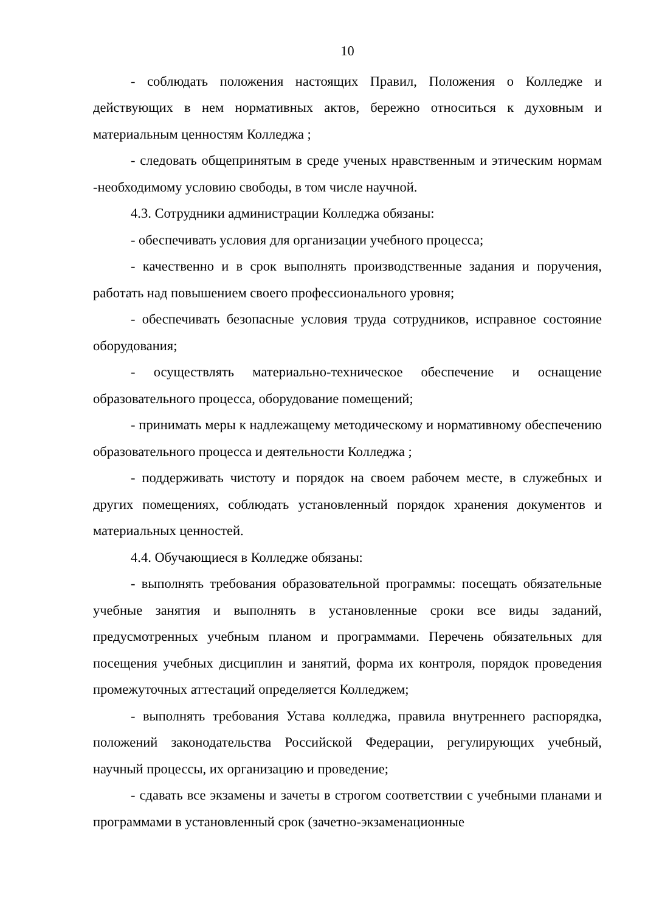10
- соблюдать положения настоящих Правил, Положения о Колледже и действующих в нем нормативных актов, бережно относиться к духовным и материальным ценностям Колледжа ;
- следовать общепринятым в среде ученых нравственным и этическим нормам -необходимому условию свободы, в том числе научной.
4.3. Сотрудники администрации Колледжа обязаны:
- обеспечивать условия для организации учебного процесса;
- качественно и в срок выполнять производственные задания и поручения, работать над повышением своего профессионального уровня;
- обеспечивать безопасные условия труда сотрудников, исправное состояние оборудования;
- осуществлять материально-техническое обеспечение и оснащение образовательного процесса, оборудование помещений;
- принимать меры к надлежащему методическому и нормативному обеспечению образовательного процесса и деятельности Колледжа ;
- поддерживать чистоту и порядок на своем рабочем месте, в служебных и других помещениях, соблюдать установленный порядок хранения документов и материальных ценностей.
4.4. Обучающиеся в Колледже обязаны:
- выполнять требования образовательной программы: посещать обязательные учебные занятия и выполнять в установленные сроки все виды заданий, предусмотренных учебным планом и программами. Перечень обязательных для посещения учебных дисциплин и занятий, форма их контроля, порядок проведения промежуточных аттестаций определяется Колледжем;
- выполнять требования Устава колледжа, правила внутреннего распорядка, положений законодательства Российской Федерации, регулирующих учебный, научный процессы, их организацию и проведение;
- сдавать все экзамены и зачеты в строгом соответствии с учебными планами и программами в установленный срок (зачетно-экзаменационные